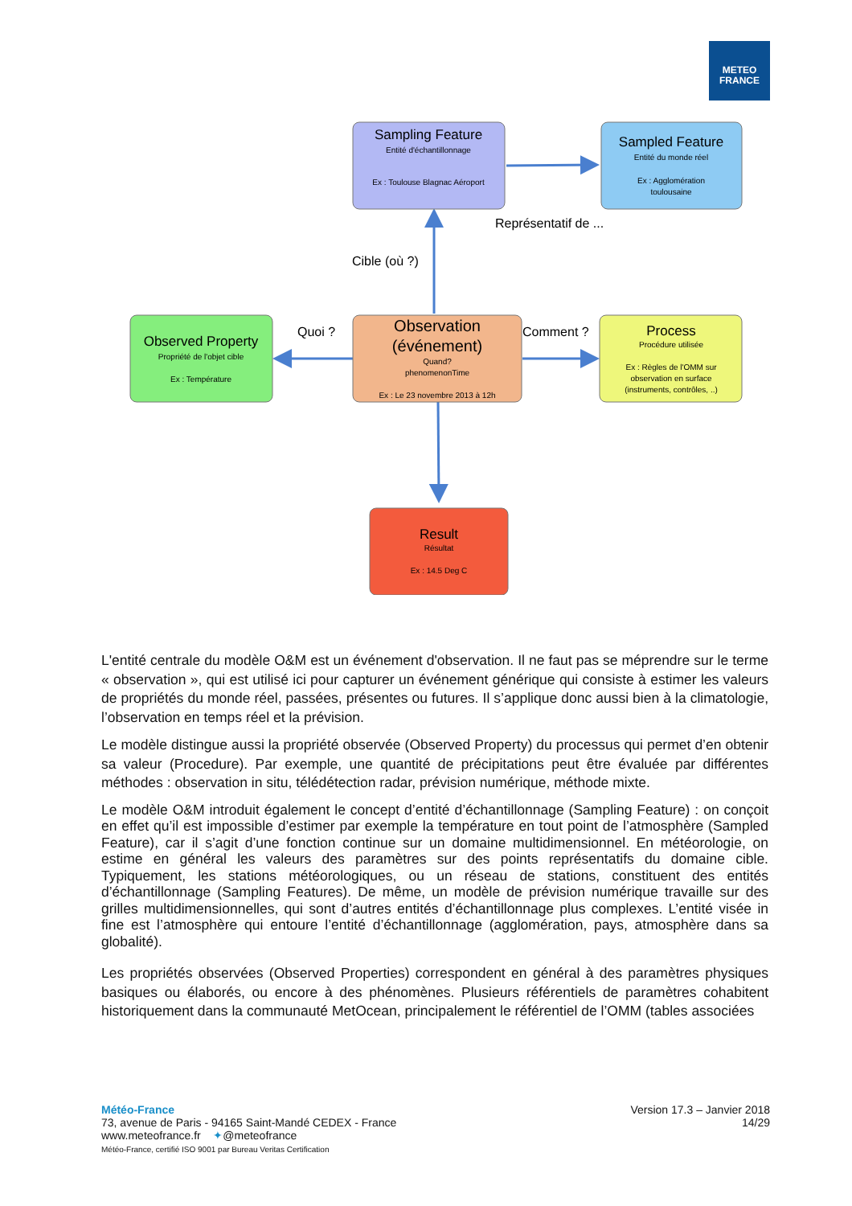METEO
FRANCE
Sampling Feature
Entité d'échantillonnage
Ex : Toulouse Blagnac Aéroport
Sampled Feature
Entité du monde réel
Ex : Agglomération
toulousaine
Représentatif de ...
Cible (où ?)
Observed Property
Propriété de l'objet cible
Ex : Température
Quoi ?
Observation
(événement)
Quand?
phenomenonTime
Ex : Le 23 novembre 2013 à 12h
Comment ?
Process
Procédure utilisée
Ex : Règles de l'OMM sur
observation en surface
(instruments, contrôles, ..)
Result
Résultat
Ex : 14.5 Deg C
L'entité centrale du modèle O&M est un événement d'observation. Il ne faut pas se méprendre sur le terme « observation », qui est utilisé ici pour capturer un événement générique qui consiste à estimer les valeurs de propriétés du monde réel, passées, présentes ou futures. Il s’applique donc aussi bien à la climatologie, l’observation en temps réel et la prévision.
Le modèle distingue aussi la propriété observée (Observed Property) du processus qui permet d’en obtenir sa valeur (Procedure). Par exemple, une quantité de précipitations peut être évaluée par différentes méthodes : observation in situ, télédétection radar, prévision numérique, méthode mixte.
Le modèle O&M introduit également le concept d’entité d’échantillonnage (Sampling Feature) : on conçoit en effet qu’il est impossible d’estimer par exemple la température en tout point de l’atmosphère (Sampled Feature), car il s’agit d’une fonction continue sur un domaine multidimensionnel. En météorologie, on estime en général les valeurs des paramètres sur des points représentatifs du domaine cible. Typiquement, les stations météorologiques, ou un réseau de stations, constituent des entités d’échantillonnage (Sampling Features). De même, un modèle de prévision numérique travaille sur des grilles multidimensionnelles, qui sont d’autres entités d’échantillonnage plus complexes. L’entité visée in fine est l’atmosphère qui entoure l’entité d’échantillonnage (agglomération, pays, atmosphère dans sa globalité).
Les propriétés observées (Observed Properties) correspondent en général à des paramètres physiques basiques ou élaborés, ou encore à des phénomènes. Plusieurs référentiels de paramètres cohabitent historiquement dans la communauté MetOcean, principalement le référentiel de l’OMM (tables associées
Version 17.3 – Janvier 2018
14/29
Météo-France
73, avenue de Paris - 94165 Saint-Mandé CEDEX - France
www.meteofrance.fr ✦@meteofrance
Météo-France, certifié ISO 9001 par Bureau Veritas Certification